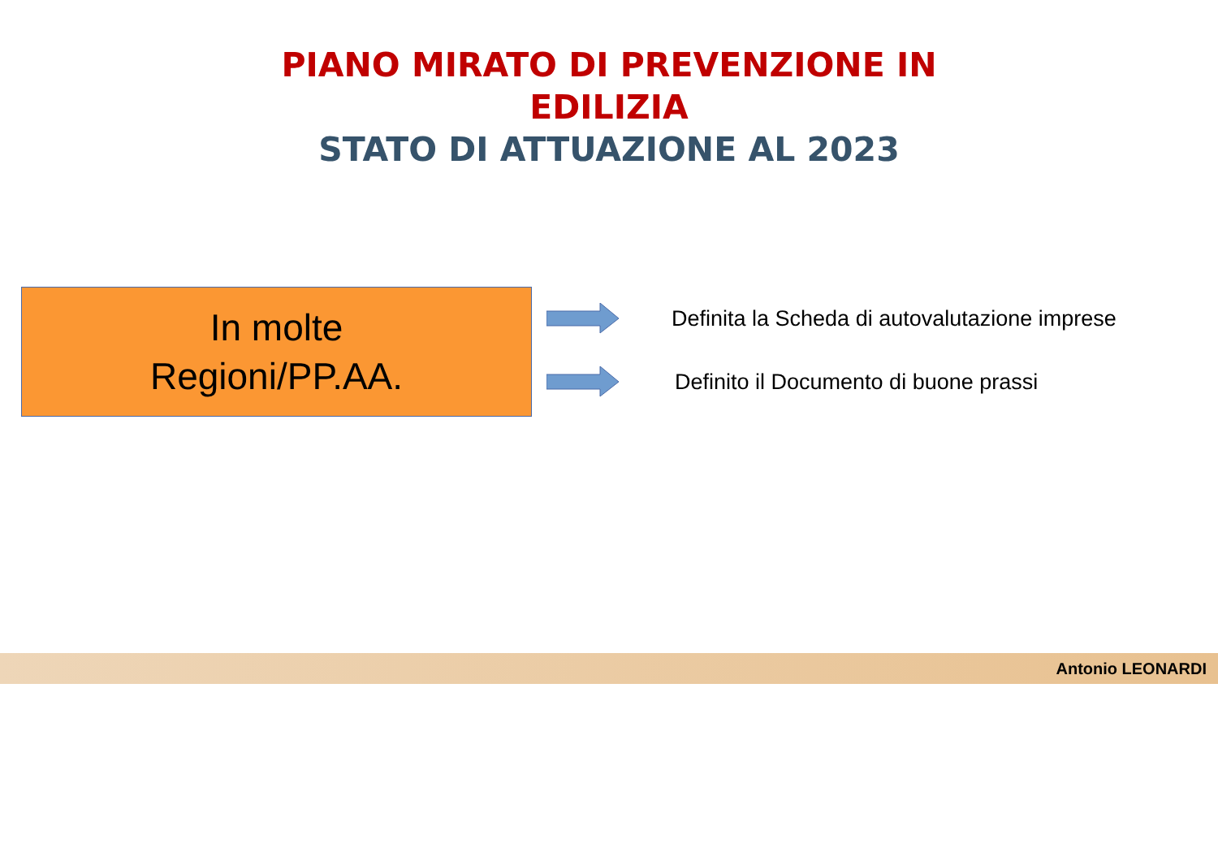PIANO MIRATO DI PREVENZIONE IN EDILIZIA
STATO DI ATTUAZIONE AL 2023
In molte
Regioni/PP.AA.
Definita la Scheda di autovalutazione imprese
Definito il Documento di buone prassi
Antonio LEONARDI